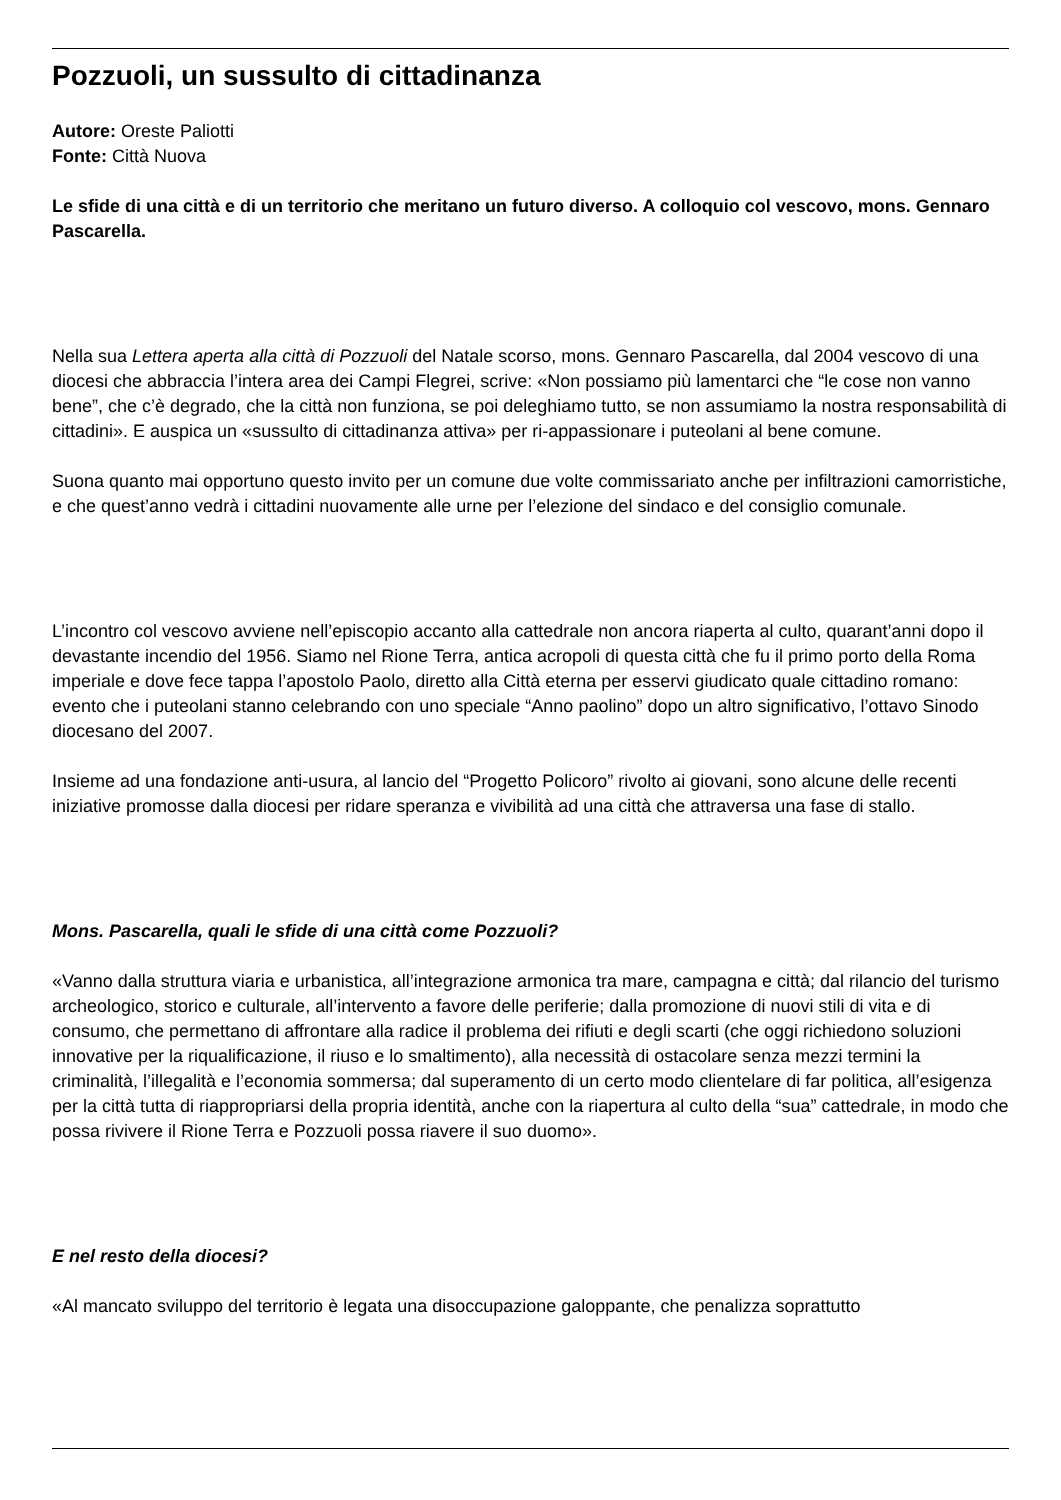Pozzuoli, un sussulto di cittadinanza
Autore: Oreste Paliotti
Fonte: Città Nuova
Le sfide di una città e di un territorio che meritano un futuro diverso. A colloquio col vescovo, mons. Gennaro Pascarella.
Nella sua Lettera aperta alla città di Pozzuoli del Natale scorso, mons. Gennaro Pascarella, dal 2004 vescovo di una diocesi che abbraccia l’intera area dei Campi Flegrei, scrive: «Non possiamo più lamentarci che “le cose non vanno bene”, che c’è degrado, che la città non funziona, se poi deleghiamo tutto, se non assumiamo la nostra responsabilità di cittadini». E auspica un «sussulto di cittadinanza attiva» per ri-appassionare i puteolani al bene comune.
Suona quanto mai opportuno questo invito per un comune due volte commissariato anche per infiltrazioni camorristiche, e che quest’anno vedrà i cittadini nuovamente alle urne per l’elezione del sindaco e del consiglio comunale.
L’incontro col vescovo avviene nell’episcopio accanto alla cattedrale non ancora riaperta al culto, quarant’anni dopo il devastante incendio del 1956. Siamo nel Rione Terra, antica acropoli di questa città che fu il primo porto della Roma imperiale e dove fece tappa l’apostolo Paolo, diretto alla Città eterna per esservi giudicato quale cittadino romano: evento che i puteolani stanno celebrando con uno speciale “Anno paolino” dopo un altro significativo, l’ottavo Sinodo diocesano del 2007.
Insieme ad una fondazione anti-usura, al lancio del “Progetto Policoro” rivolto ai giovani, sono alcune delle recenti iniziative promosse dalla diocesi per ridare speranza e vivibilità ad una città che attraversa una fase di stallo.
Mons. Pascarella, quali le sfide di una città come Pozzuoli?
«Vanno dalla struttura viaria e urbanistica, all’integrazione armonica tra mare, campagna e città; dal rilancio del turismo archeologico, storico e culturale, all’intervento a favore delle periferie; dalla promozione di nuovi stili di vita e di consumo, che permettano di affrontare alla radice il problema dei rifiuti e degli scarti (che oggi richiedono soluzioni innovative per la riqualificazione, il riuso e lo smaltimento), alla necessità di ostacolare senza mezzi termini la criminalità, l’illegalità e l’economia sommersa; dal superamento di un certo modo clientelare di far politica, all’esigenza per la città tutta di riappropriarsi della propria identità, anche con la riapertura al culto della “sua” cattedrale, in modo che possa rivivere il Rione Terra e Pozzuoli possa riavere il suo duomo».
E nel resto della diocesi?
«Al mancato sviluppo del territorio è legata una disoccupazione galoppante, che penalizza soprattutto